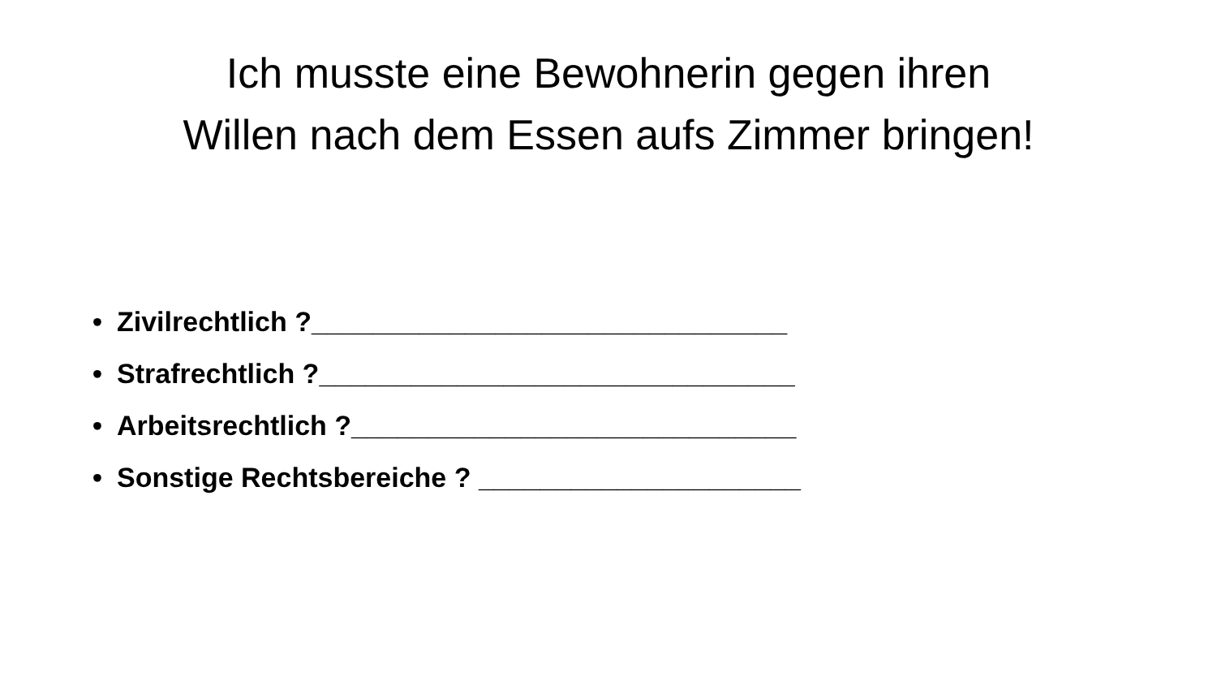Ich musste eine Bewohnerin gegen ihren
Willen nach dem Essen aufs Zimmer bringen!
• Zivilrechtlich ?_______________________________
• Strafrechtlich ?_______________________________
• Arbeitsrechtlich ?_____________________________
• Sonstige Rechtsbereiche ? _____________________